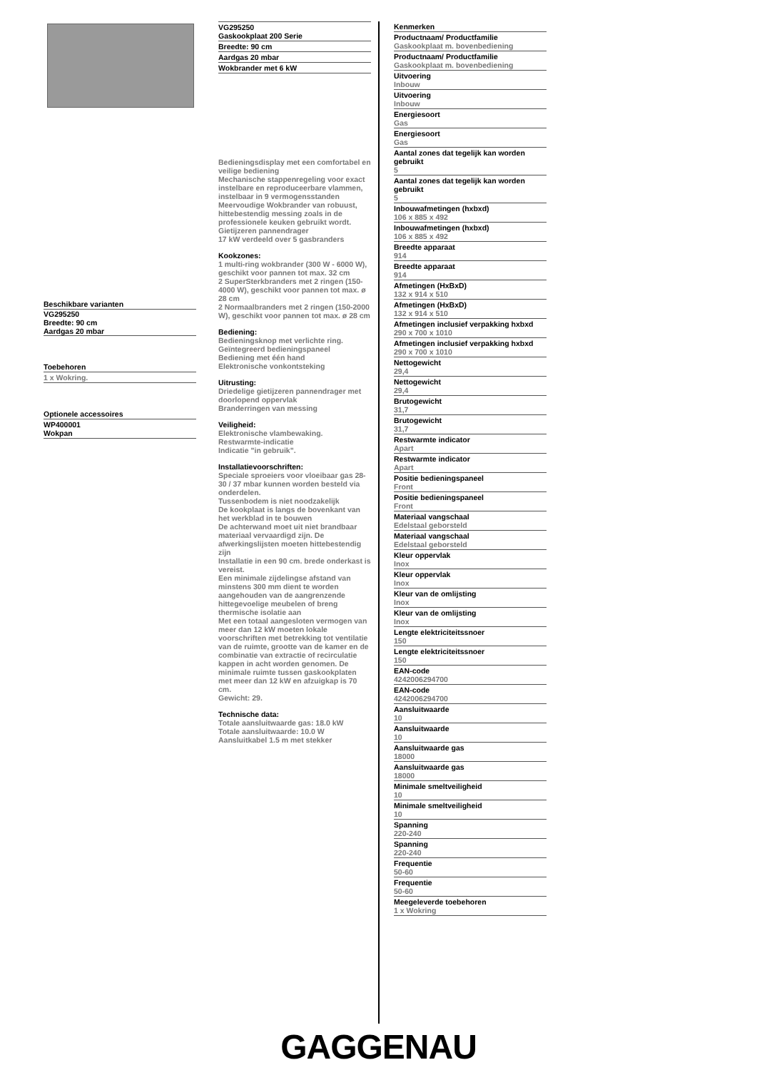Beschikbare varianten
VG295250
Breedte: 90 cm
Aardgas 20 mbar
Toebehoren
1 x Wokring.
Optionele accessoires
WP400001
Wokpan
VG295250
Gaskookplaat 200 Serie
Breedte: 90 cm
Aardgas 20 mbar
Wokbrander met 6 kW
Bedieningsdisplay met een comfortabel en veilige bediening
Mechanische stappenregeling voor exact instelbare en reproduceerbare vlammen, instelbaar in 9 vermogensstanden
Meervoudige Wokbrander van robuust, hittebestendig messing zoals in de professionele keuken gebruikt wordt.
Gietijzeren pannendrager
17 kW verdeeld over 5 gasbranders
Kookzones:
1 multi-ring wokbrander (300 W - 6000 W), geschikt voor pannen tot max. 32 cm
2 SuperSterkbranders met 2 ringen (150-4000 W), geschikt voor pannen tot max. ø 28 cm
2 Normaalbranders met 2 ringen (150-2000 W), geschikt voor pannen tot max. ø 28 cm
Bediening:
Bedieningsknop met verlichte ring.
Geïntegreerd bedieningspaneel
Bediening met één hand
Elektronische vonkontsteking
Uitrusting:
Driedelige gietijzeren pannendrager met doorlopend oppervlak
Branderringen van messing
Veiligheid:
Elektronische vlambewaking.
Restwarmte-indicatie
Indicatie "in gebruik".
Installatievoorschriften:
Speciale sproeiers voor vloeibaar gas 28-30 / 37 mbar kunnen worden besteld via onderdelen.
Tussenbodem is niet noodzakelijk
De kookplaat is langs de bovenkant van het werkblad in te bouwen
De achterwand moet uit niet brandbaar materiaal vervaardigd zijn. De afwerkingslijsten moeten hittebestendig zijn
Installatie in een 90 cm. brede onderkast is vereist.
Een minimale zijdelingse afstand van minstens 300 mm dient te worden aangehouden van de aangrenzende hittegevoelige meubelen of breng thermische isolatie aan
Met een totaal aangesloten vermogen van meer dan 12 kW moeten lokale voorschriften met betrekking tot ventilatie van de ruimte, grootte van de kamer en de combinatie van extractie of recirculatie kappen in acht worden genomen. De minimale ruimte tussen gaskookplaten met meer dan 12 kW en afzuigkap is 70 cm.
Gewicht: 29.
Technische data:
Totale aansluitwaarde gas: 18.0 kW
Totale aansluitwaarde: 10.0 W
Aansluitkabel 1.5 m met stekker
Kenmerken
Productnaam/ Productfamilie
Gaskookplaat m. bovenbediening
Productnaam/ Productfamilie
Gaskookplaat m. bovenbediening
Uitvoering
Inbouw
Uitvoering
Inbouw
Energiesoort
Gas
Energiesoort
Gas
Aantal zones dat tegelijk kan worden gebruikt
5
Aantal zones dat tegelijk kan worden gebruikt
5
Inbouwafmetingen (hxbxd)
106 x 885 x 492
Inbouwafmetingen (hxbxd)
106 x 885 x 492
Breedte apparaat
914
Breedte apparaat
914
Afmetingen (HxBxD)
132 x 914 x 510
Afmetingen (HxBxD)
132 x 914 x 510
Afmetingen inclusief verpakking hxbxd
290 x 700 x 1010
Afmetingen inclusief verpakking hxbxd
290 x 700 x 1010
Nettogewicht
29,4
Nettogewicht
29,4
Brutogewicht
31,7
Brutogewicht
31,7
Restwarmte indicator
Apart
Restwarmte indicator
Apart
Positie bedieningspaneel
Front
Positie bedieningspaneel
Front
Materiaal vangschaal
Edelstaal geborsteld
Materiaal vangschaal
Edelstaal geborsteld
Kleur oppervlak
Inox
Kleur oppervlak
Inox
Kleur van de omlijsting
Inox
Kleur van de omlijsting
Inox
Lengte elektriciteitssnoer
150
Lengte elektriciteitssnoer
150
EAN-code
4242006294700
EAN-code
4242006294700
Aansluitwaarde
10
Aansluitwaarde
10
Aansluitwaarde gas
18000
Aansluitwaarde gas
18000
Minimale smeltveiligheid
10
Minimale smeltveiligheid
10
Spanning
220-240
Spanning
220-240
Frequentie
50-60
Frequentie
50-60
Meegeleverde toebehoren
1 x Wokring
GAGGENAU